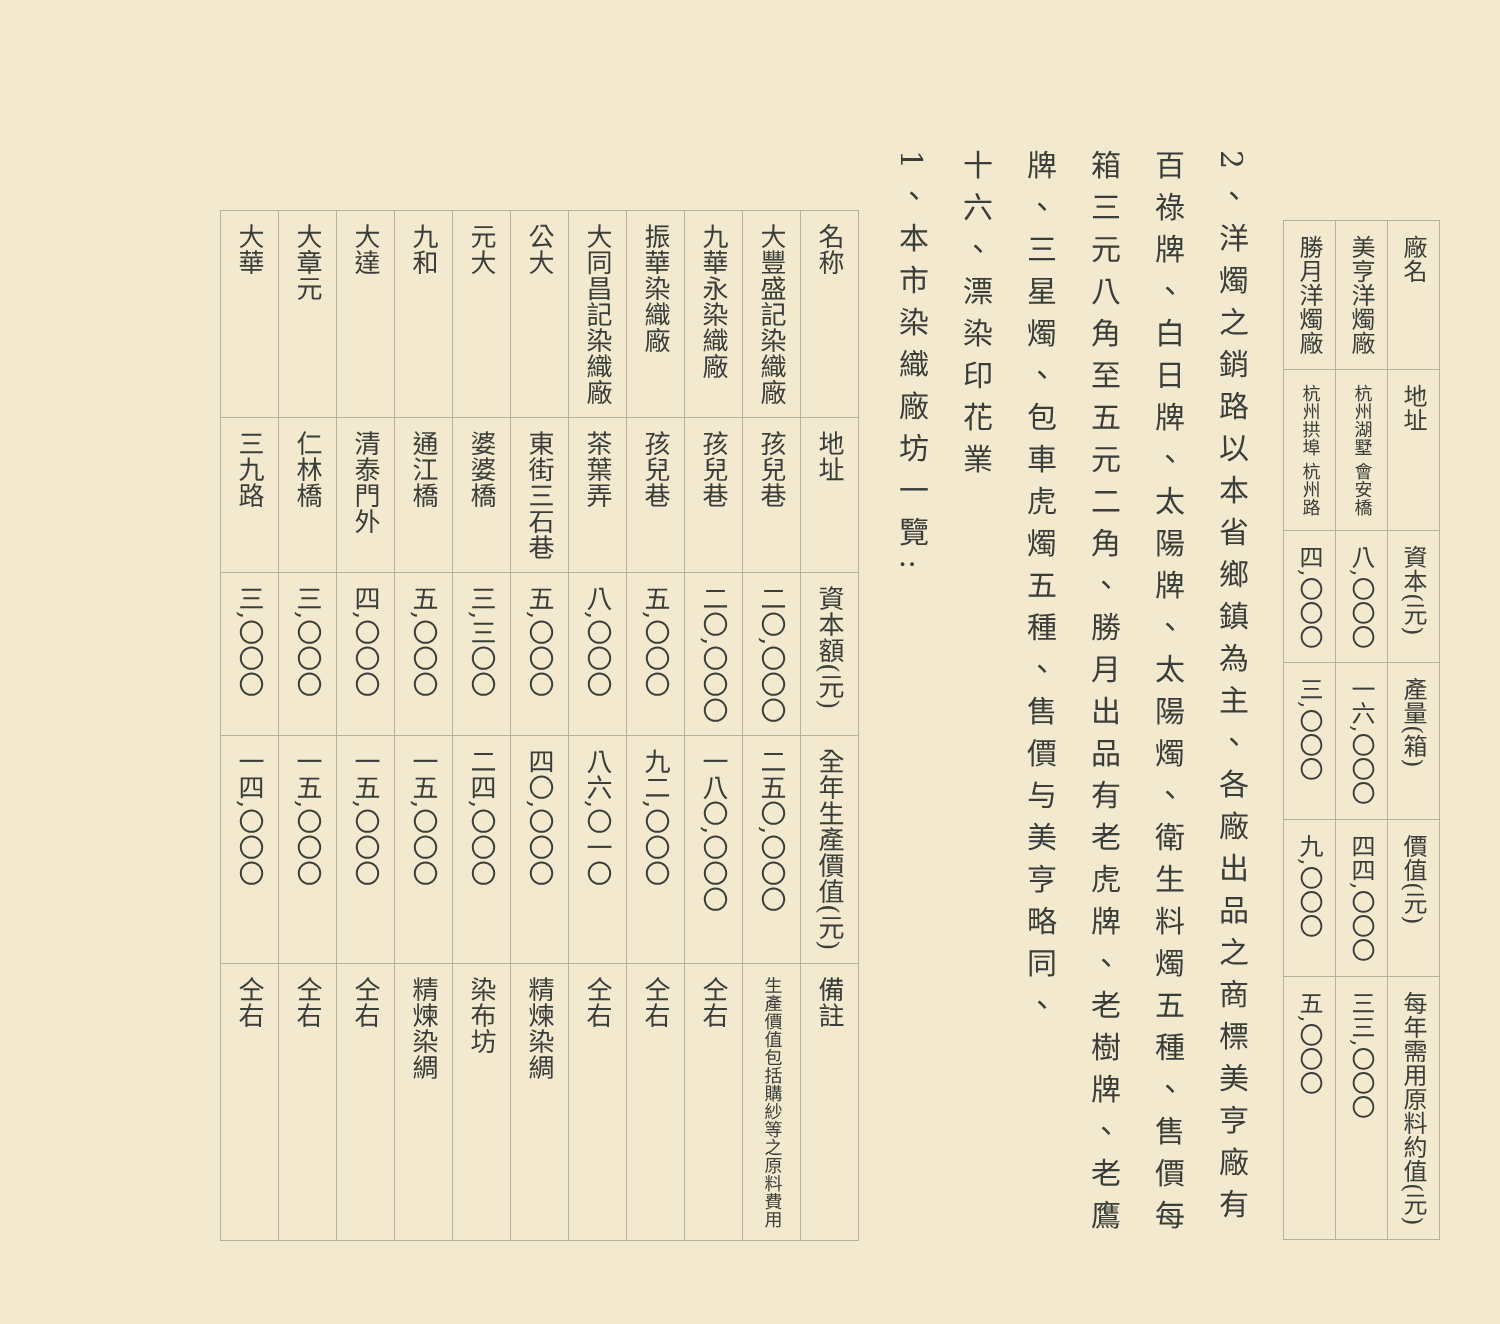| 廠名 | 地址 | 資本(元) | 產量(箱) | 價值(元) | 每年需用原料約值(元) |
| --- | --- | --- | --- | --- | --- |
| 美亨洋燭廠 | 杭州湖墅 會安橋 | 八,〇〇〇 | 一六,〇〇〇 | 四四,〇〇〇 | 三三,〇〇〇 |
| 勝月洋燭廠 | 杭州拱埠 杭州路 | 四,〇〇〇 | 三,〇〇〇 | 九,〇〇〇 | 五,〇〇〇 |
2、洋燭之銷路以本省鄉鎮為主、各廠出品之商標美亨廠有百祿牌、白日牌、太陽牌、太陽燭、衛生料燭五種、售價每箱三元八角至五元二角、勝月出品有老虎牌、老樹牌、老鷹牌、三星燭、包車虎燭五種、售價与美亨略同、
十六、漂染印花業
1、本市染織廠坊一覽:
| 名称 | 地址 | 資本額(元) | 全年生產價值(元) | 備註 |
| --- | --- | --- | --- | --- |
| 大豐盛記染織廠 | 孩兒巷 | 二〇,〇〇〇 | 二五〇,〇〇〇 | 生產價值包括購紗等之原料費用 |
| 九華永染織廠 | 孩兒巷 | 二〇,〇〇〇 | 一八〇,〇〇〇 | 仝右 |
| 振華染織廠 | 孩兒巷 | 五,〇〇〇 | 九二,〇〇〇 | 仝右 |
| 大同昌記染織廠 | 茶葉弄 | 八,〇〇〇 | 八六,〇一〇 | 仝右 |
| 公大 | 東街三石巷 | 五,〇〇〇 | 四〇,〇〇〇 | 精煉染綢 |
| 元大 | 婆婆橋 | 三,三〇〇 | 二四,〇〇〇 | 染布坊 |
| 九和 | 通江橋 | 五,〇〇〇 | 一五,〇〇〇 | 精煉染綢 |
| 大達 | 清泰門外 | 四,〇〇〇 | 一五,〇〇〇 | 仝右 |
| 大章元 | 仁林橋 | 三,〇〇〇 | 一五,〇〇〇 | 仝右 |
| 大華 | 三九路 | 三,〇〇〇 | 一四,〇〇〇 | 仝右 |